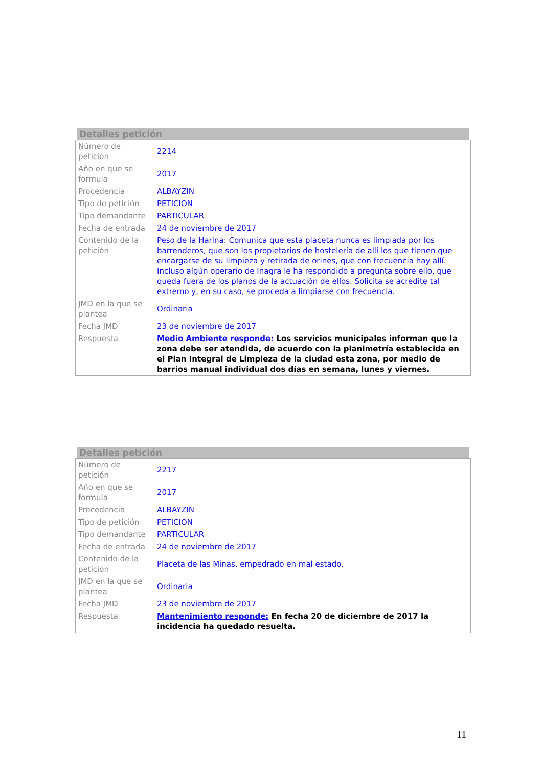Detalles petición
| Número de petición | 2214 |
| Año en que se formula | 2017 |
| Procedencia | ALBAYZIN |
| Tipo de petición | PETICION |
| Tipo demandante | PARTICULAR |
| Fecha de entrada | 24 de noviembre de 2017 |
| Contenido de la petición | Peso de la Harina: Comunica que esta placeta nunca es limpiada por los barrenderos, que son los propietarios de hostelería de allí los que tienen que encargarse de su limpieza y retirada de orines, que con frecuencia hay allí. Incluso algún operario de Inagra le ha respondido a pregunta sobre ello, que queda fuera de los planos de la actuación de ellos. Solicita se acredite tal extremo y, en su caso, se proceda a limpiarse con frecuencia. |
| JMD en la que se plantea | Ordinaria |
| Fecha JMD | 23 de noviembre de 2017 |
| Respuesta | Medio Ambiente responde: Los servicios municipales informan que la zona debe ser atendida, de acuerdo con la planimetría establecida en el Plan Integral de Limpieza de la ciudad esta zona, por medio de barrios manual individual dos días en semana, lunes y viernes. |
Detalles petición
| Número de petición | 2217 |
| Año en que se formula | 2017 |
| Procedencia | ALBAYZIN |
| Tipo de petición | PETICION |
| Tipo demandante | PARTICULAR |
| Fecha de entrada | 24 de noviembre de 2017 |
| Contenido de la petición | Placeta de las Minas, empedrado en mal estado. |
| JMD en la que se plantea | Ordinaria |
| Fecha JMD | 23 de noviembre de 2017 |
| Respuesta | Mantenimiento responde: En fecha 20 de diciembre de 2017 la incidencia ha quedado resuelta. |
11